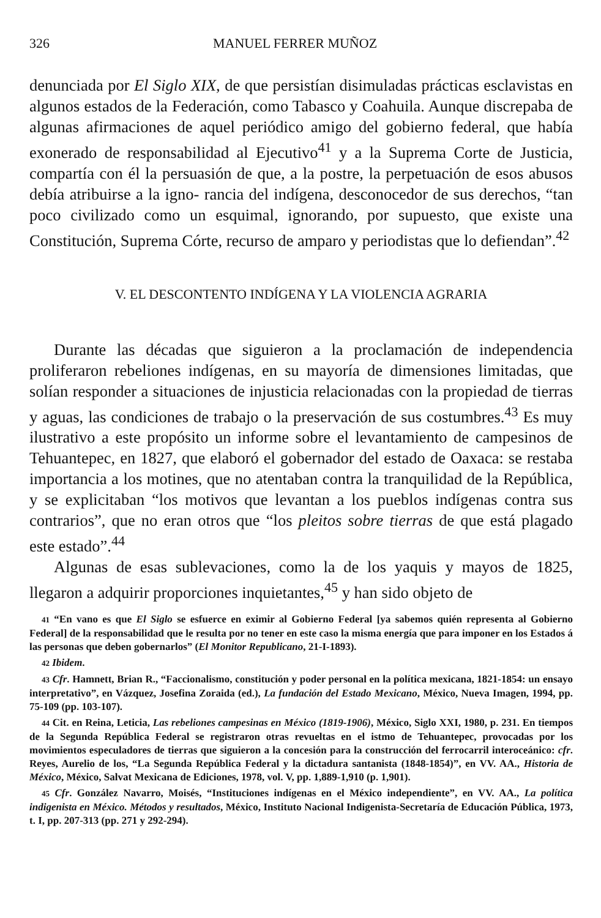326 MANUEL FERRER MUÑOZ
denunciada por El Siglo XIX, de que persistían disimuladas prácticas esclavistas en algunos estados de la Federación, como Tabasco y Coahuila. Aunque discrepaba de algunas afirmaciones de aquel periódico amigo del gobierno federal, que había exonerado de responsabilidad al Ejecutivo<sup>41</sup> y a la Suprema Corte de Justicia, compartía con él la persuasión de que, a la postre, la perpetuación de esos abusos debía atribuirse a la igno- rancia del indígena, desconocedor de sus derechos, “tan poco civilizado como un esquimal, ignorando, por supuesto, que existe una Constitución, Suprema Córte, recurso de amparo y periodistas que lo defiendan”.<sup>42</sup>
V. EL DESCONTENTO INDÍGENA Y LA VIOLENCIA AGRARIA
Durante las décadas que siguieron a la proclamación de independencia proliferaron rebeliones indígenas, en su mayoría de dimensiones limitadas, que solían responder a situaciones de injusticia relacionadas con la propiedad de tierras y aguas, las condiciones de trabajo o la preservación de sus costumbres.<sup>43</sup> Es muy ilustrativo a este propósito un informe sobre el levantamiento de campesinos de Tehuantepec, en 1827, que elaboró el gobernador del estado de Oaxaca: se restaba importancia a los motines, que no atentaban contra la tranquilidad de la República, y se explicitaban “los motivos que levantan a los pueblos indígenas contra sus contrarios”, que no eran otros que “los pleitos sobre tierras de que está plagado este estado”.<sup>44</sup>
Algunas de esas sublevaciones, como la de los yaquis y mayos de 1825, llegaron a adquirir proporciones inquietantes,<sup>45</sup> y han sido objeto de
41 “En vano es que El Siglo se esfuerce en eximir al Gobierno Federal [ya sabemos quién representa al Gobierno Federal] de la responsabilidad que le resulta por no tener en este caso la misma energía que para imponer en los Estados á las personas que deben gobernarlos” (El Monitor Republicano, 21-I-1893).
42 Ibidem.
43 Cfr. Hamnett, Brian R., “Faccionalismo, constitución y poder personal en la política mexicana, 1821-1854: un ensayo interpretativo”, en Vázquez, Josefina Zoraida (ed.), La fundación del Estado Mexicano, México, Nueva Imagen, 1994, pp. 75-109 (pp. 103-107).
44 Cit. en Reina, Leticia, Las rebeliones campesinas en México (1819-1906), México, Siglo XXI, 1980, p. 231. En tiempos de la Segunda República Federal se registraron otras revueltas en el istmo de Tehuantepec, provocadas por los movimientos especuladores de tierras que siguieron a la concesión para la construcción del ferrocarril interoceánico: cfr. Reyes, Aurelio de los, “La Segunda República Federal y la dictadura santanista (1848-1854)”, en VV. AA., Historia de México, México, Salvat Mexicana de Ediciones, 1978, vol. V, pp. 1,889-1,910 (p. 1,901).
45 Cfr. González Navarro, Moisés, “Instituciones indígenas en el México independiente”, en VV. AA., La política indigenista en México. Métodos y resultados, México, Instituto Nacional Indigenista-Secretaría de Educación Pública, 1973, t. I, pp. 207-313 (pp. 271 y 292-294).